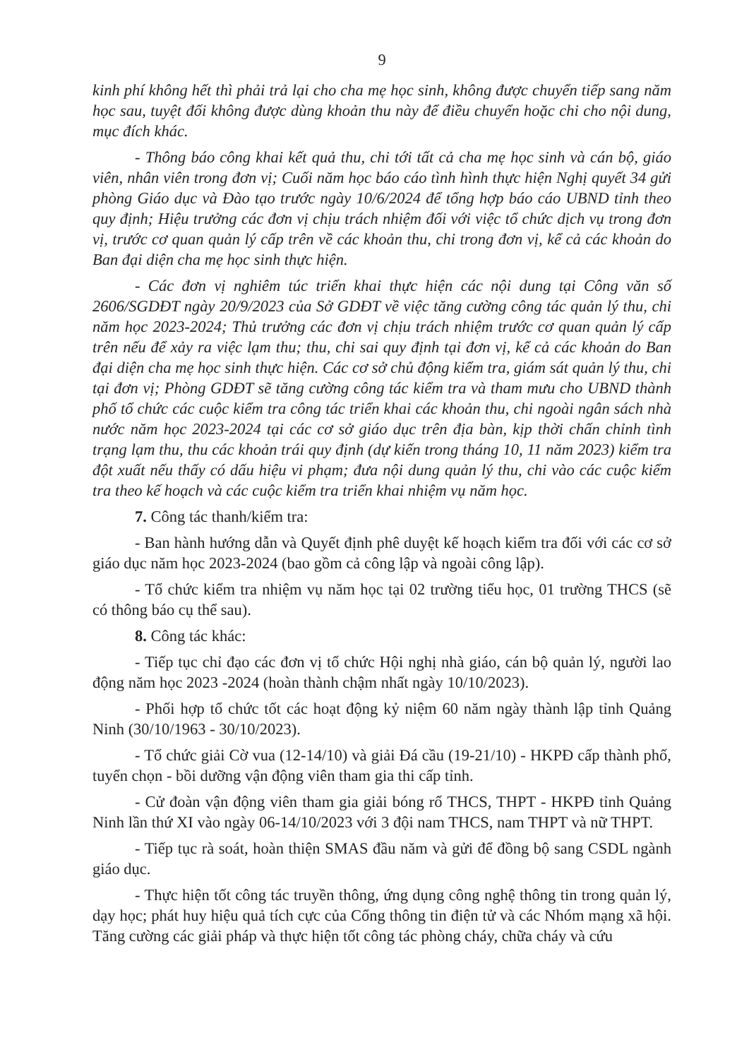9
kinh phí không hết thì phải trả lại cho cha mẹ học sinh, không được chuyển tiếp sang năm học sau, tuyệt đối không được dùng khoản thu này để điều chuyển hoặc chi cho nội dung, mục đích khác.
- Thông báo công khai kết quả thu, chi tới tất cả cha mẹ học sinh và cán bộ, giáo viên, nhân viên trong đơn vị; Cuối năm học báo cáo tình hình thực hiện Nghị quyết 34 gửi phòng Giáo dục và Đào tạo trước ngày 10/6/2024 để tổng hợp báo cáo UBND tỉnh theo quy định; Hiệu trưởng các đơn vị chịu trách nhiệm đối với việc tổ chức dịch vụ trong đơn vị, trước cơ quan quản lý cấp trên về các khoản thu, chi trong đơn vị, kể cả các khoản do Ban đại diện cha mẹ học sinh thực hiện.
- Các đơn vị nghiêm túc triển khai thực hiện các nội dung tại Công văn số 2606/SGDĐT ngày 20/9/2023 của Sở GDĐT về việc tăng cường công tác quản lý thu, chi năm học 2023-2024; Thủ trưởng các đơn vị chịu trách nhiệm trước cơ quan quản lý cấp trên nếu để xảy ra việc lạm thu; thu, chi sai quy định tại đơn vị, kể cả các khoản do Ban đại diện cha mẹ học sinh thực hiện. Các cơ sở chủ động kiểm tra, giám sát quản lý thu, chi tại đơn vị; Phòng GDĐT sẽ tăng cường công tác kiểm tra và tham mưu cho UBND thành phố tổ chức các cuộc kiểm tra công tác triển khai các khoản thu, chi ngoài ngân sách nhà nước năm học 2023-2024 tại các cơ sở giáo dục trên địa bàn, kịp thời chấn chỉnh tình trạng lạm thu, thu các khoản trái quy định (dự kiến trong tháng 10, 11 năm 2023) kiểm tra đột xuất nếu thấy có dấu hiệu vi phạm; đưa nội dung quản lý thu, chi vào các cuộc kiểm tra theo kế hoạch và các cuộc kiểm tra triển khai nhiệm vụ năm học.
7. Công tác thanh/kiểm tra:
- Ban hành hướng dẫn và Quyết định phê duyệt kế hoạch kiểm tra đối với các cơ sở giáo dục năm học 2023-2024 (bao gồm cả công lập và ngoài công lập).
- Tổ chức kiểm tra nhiệm vụ năm học tại 02 trường tiểu học, 01 trường THCS (sẽ có thông báo cụ thể sau).
8. Công tác khác:
- Tiếp tục chỉ đạo các đơn vị tổ chức Hội nghị nhà giáo, cán bộ quản lý, người lao động năm học 2023 -2024 (hoàn thành chậm nhất ngày 10/10/2023).
- Phối hợp tổ chức tốt các hoạt động kỷ niệm 60 năm ngày thành lập tỉnh Quảng Ninh (30/10/1963 - 30/10/2023).
- Tổ chức giải Cờ vua (12-14/10) và giải Đá cầu (19-21/10) - HKPĐ cấp thành phố, tuyển chọn - bồi dưỡng vận động viên tham gia thi cấp tỉnh.
- Cử đoàn vận động viên tham gia giải bóng rổ THCS, THPT - HKPĐ tỉnh Quảng Ninh lần thứ XI vào ngày 06-14/10/2023 với 3 đội nam THCS, nam THPT và nữ THPT.
- Tiếp tục rà soát, hoàn thiện SMAS đầu năm và gửi để đồng bộ sang CSDL ngành giáo dục.
- Thực hiện tốt công tác truyền thông, ứng dụng công nghệ thông tin trong quản lý, dạy học; phát huy hiệu quả tích cực của Cổng thông tin điện tử và các Nhóm mạng xã hội. Tăng cường các giải pháp và thực hiện tốt công tác phòng cháy, chữa cháy và cứu